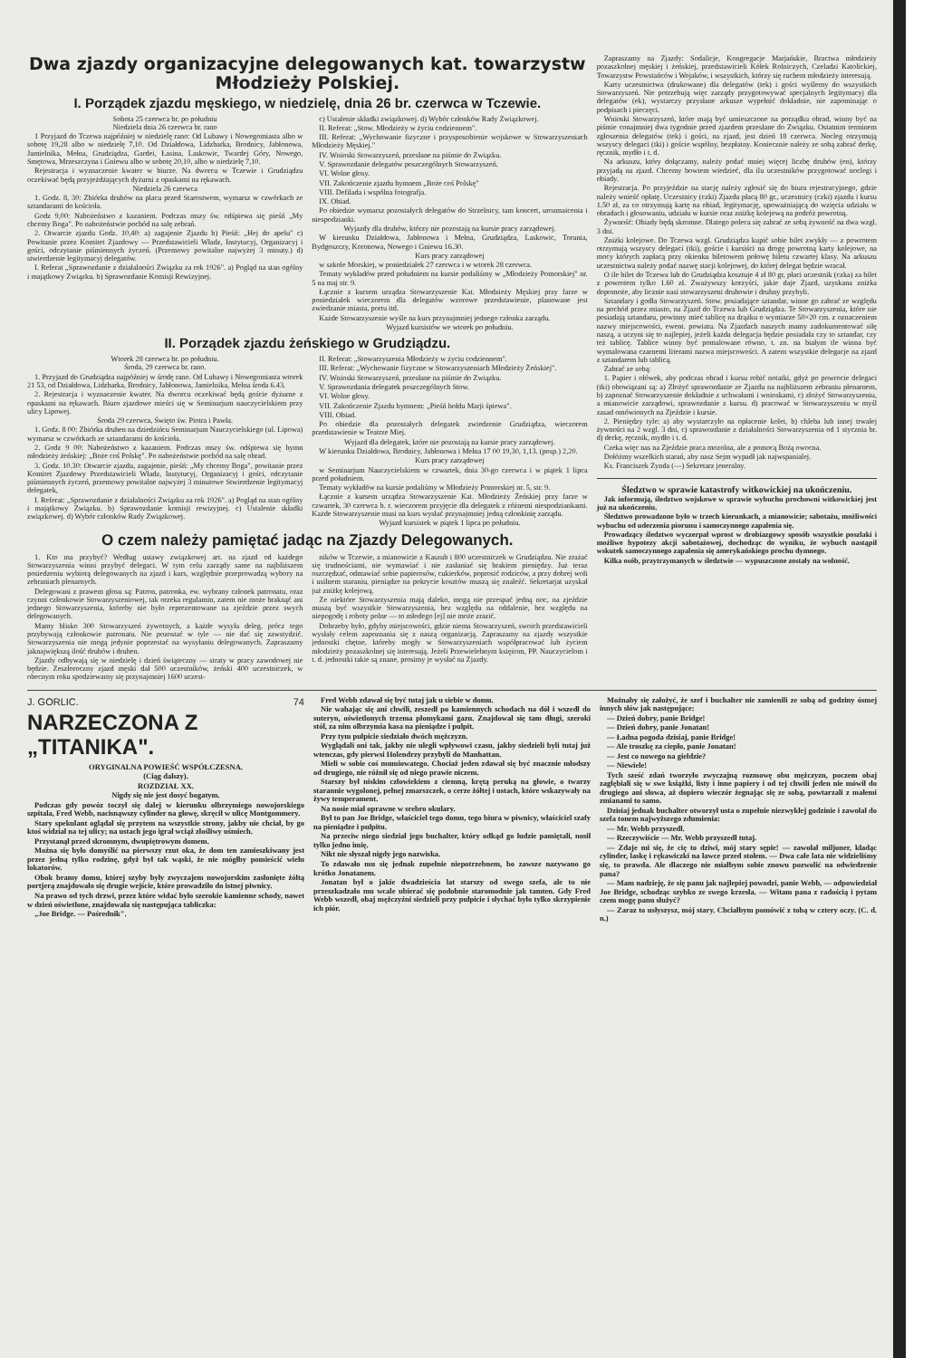Dwa zjazdy organizacyjne delegowanych kat. towarzystw Młodzieży Polskiej.
I. Porządek zjazdu męskiego, w niedzielę, dnia 26 br. czerwca w Tczewie.
Sobota 25 czerwca br. po południu
Niedziela dnia 26 czerwca br. rano
1 Przyjazd do Tczewa najpóźniej w niedzielę rano: Od Lubawy i Nowegomiasta albo w sobotę 19,28 albo w niedzielę 7,10. Od Działdowa, Lidzbarka, Brodnicy, Jabłonowa, Jamielnika, Mełna, Grudziądza, Gardei, Łasina, Laskowic, Twardej Góry, Nowego, Smętowa, Mrzeszczyna i Gniewu albo w sobotę 20,10, albo w niedzielę 7,10.
Rejestracja i wyznaczenie kwater w biurze. Na dworcu w Tczewie i Grudziądzu oczekiwać będą przyjeżdżających dyżurni z opaskami na rękawach.
Niedziela 26 czerwca
1. Godz. 8, 30: Zbiórka druhów na placu przed Starostwem, wymarsz w czwórkach ze sztandarami do kościoła.
Godz 9,00: Nabożeństwo z kazaniem. Podczas mszy św. odśpiewa się pieśń „My chcemy Boga". Po nabożeństwie pochód na salę zebrań.
2. Otwarcie zjazdu Godz. 10,40: a) zagajenie Zjazdu b) Pieśń: „Hej do apelu" c) Powitanie przez Komitet Zjazdowy — Przedstawicieli Władz, Instytucyj, Organizacyj i gości, odczytanie piśmiennych życzeń. (Przemowy powitalne najwyżej 3 minuty.) d) stwierdzenie legitymacyj delegatów.
I. Referat „Sprawozdanie z działalności Związku za rok 1926". a) Pogląd na stan ogólny i majątkowy Związku. b) Sprawozdanie Komisji Rewizyjnej.
c) Ustalenie składki związkowej. d) Wybór członków Rady Związkowej.
II. Referat: „Stow. Młodzieży w życiu codziennem".
III. Referat: „Wychowanie fizyczne i przysposobienie wojskowe w Stowarzyszeniach Młodzieży Męskiej."
IV. Wnioski Stowarzyszeń, przesłane na piśmie do Związku.
V. Sprawozdanie delegatów poszczególnych Stowarzyszeń.
VI. Wolne głosy.
VII. Zakończenie zjazdu hymnem „Boże coś Polskę"
VIII. Defilada i wspólna fotografja.
IX. Obiad.
Po obiedzie wymarsz pozostałych delegatów do Strzelnicy, tam koncert, urozmaicenia i niespodzianki.
Wyjazdy dla druhów, którzy nie pozostają na kursie pracy zarządowej.
W kierunku Działdowa, Jabłonowa i Mełna, Grudziądza, Laskowic, Torunia, Bydgoszczy, Koronowa, Nowego i Gniewu 16.30.
Kurs pracy zarządowej
w szkole Morskiej, w poniedziałek 27 czerwca i w wtorek 28 czerwca.
Tematy wykładów przed południem na kursie podaliśmy w „Młodzieży Pomorskiej" nr. 5 na maj str. 9.
Łącznie z kursem urządza Stowarzyszenie Kat. Młodzieży Męskiej przy farze w poniedziałek wieczorem dla delegatów wzorowe przedstawienie, planowane jest zwiedzanie miasta, portu itd.
Każde Stowarzyszenie wyśle na kurs przynajmniej jednego członka zarządu.
Wyjazd kursistów we wtorek po południu.
II. Porządek zjazdu żeńskiego w Grudziądzu.
Wtorek 28 czerwca br. po południu.
Środa, 29 czerwca br. rano.
1. Przyjazd do Grudziądza najpóźniej w środę rano. Od Lubawy i Nowegomiasta wtorek 21 53, od Działdowa, Lidzbarka, Brodnicy, Jabłonowa, Jamielnika, Mełna środa 6.43.
2. Rejestracja i wyznaczenie kwater. Na dworcu oczekiwać będą goście dyżurne z opaskami na rękawach. Biuro zjazdowe mieści się w Seminarjum nauczycielskiem przy ulicy Lipowej.
Środa 29 czerwca, Święto św. Piotra i Pawła.
1. Godz. 8 00: Zbiórka druhen na dziedzińcu Seminarjum Nauczycielskiego (ul. Lipowa) wymarsz w czwórkach ze sztandarami do kościoła.
2. Godz 9 00: Nabożeństwo z kazaniem. Podczas mszy św. odśpiewa się hymn młodzieży żeńskiej: „Boże coś Polskę". Po nabożeństwie pochód na salę obrad.
3. Godz. 10.30: Otwarcie zjazdu, zagajenie, pieśń: „My chcemy Boga", powitanie przez Komitet Zjazdowy Przedstawicieli Władz, Instytucyj, Organizacyj i gości, odczytanie piśmiennych życzeń, przemowy powitalne najwyżej 3 minutowe Stwierdzenie legitymacyj delegatek,
I. Referat: „Sprawozdanie z działalności Związku za rok 1926". a) Pogląd na stan ogólny i majątkowy Związku. b) Sprawozdanie komisji rewizyjnej. c) Ustalenie składki związkowej. d) Wybór członków Rady Związkowej.
II. Referat: „Stowarzyszenia Młodzieży w życiu codziennem".
III. Referat: „Wychowanie fizyczne w Stowarzyszeniach Młodzieży Żeńskiej".
IV. Wnioski Stowarzyszeń, przesłane na piśmie do Związku.
V. Sprawozdania delegatek poszczególnych Stow.
VI. Wolne głosy.
VII. Zakończenie Zjazdu hymnem: „Pieśń hołdu Marji śpiewa".
VIII. Obiad.
Po obiedzie dla pozostałych delegatek zwiedzenie Grudziądza, wieczorem przedstawienie w Teatrze Miej.
Wyjazd dla delegatek, które nie pozostają na kursie pracy zarządowej.
W kierunku Działdowa, Brodnicy, Jabłonowa i Mełna 17 00 19,30, 1,13. (posp.) 2,20.
Kurs pracy zarządowej
w Seminarjum Nauczycielskiem w czwartek, dnia 30-go czerwca i w piątek 1 lipca przed południem.
Tematy wykładów na kursie podaliśmy w Młodzieży Pomorskiej nr. 5, str. 9.
Łącznie z kursem urządza Stowarzyszenie Kat. Młodzieży Żeńskiej przy farze w czwartek, 30 czerwca b. r. wieczorem przyjęcie dla delegatek z różnemi niespodziankami. Każde Stowarzyszenie musi na kurs wysłać przynajmniej jedną członkinię zarządu.
Wyjazd kursistek w piątek 1 lipca po południu.
O czem należy pamiętać jadąc na Zjazdy Delegowanych.
1. Kto ma przybyć? Według ustawy związkowej art. na zjazd od każdego Stowarzyszenia winni przybyć delegaci. W tym celu zarządy same na najbliższem posiedzeniu wybiorą delegowanych na zjazd i kurs, względnie przeprowadzą wybory na zebraniach plenarnych.
Delegowani z prawem głosu są: Patron, patronka, ew. wybrany członek patronatu, oraz czynni członkowie Stowarzyszeniowej, tak orzeka regulamin, zatem nie może braknąć ani jednego Stowarzyszenia, któreby nie było reprezentowane na zjeździe przez swych delegowanych.
Mamy blisko 300 Stowarzyszeń żywotnych, a każde wysyła deleg. prócz tego przybywają członkowie patronatu. Nie pozostać w tyle — nie dać się zawstydzić. Stowarzyszenia nie mogą jedynie poprzestać na wysyłaniu delegowanych. Zapraszamy jaknajwiększą ilość druhów i druhen.
Zjazdy odbywają się w niedzielę i dzień świąteczny — straty w pracy zawodowej nie będzie. Zeszłoroczny zjazd męski dał 500 uczestników, żeński 400 uczestniczek, w obecnym roku spodziewamy się przynajmniej 1600 uczest-
ników w Tczewie, a mianowicie z Kaszub i 800 uczestniczek w Grudziądzu. Nie zrażać się trudnościami, nie wymawiać i nie zasłaniać się brakiem pieniędzy. Już teraz oszczędzać, odmawiać sobie papierosów, cukierków, poprosić rodziców, a przy dobrej woli i usilnem staraniu, pieniądze na pokrycie kosztów muszą się znaleźć. Sekretarjat uzyskał już zniżkę kolejową.
Ze niektóre Stowarzyszenia mają daleko, mogą nie przespać jedną noc, na zjeździe muszą być wszystkie Stowarzyszenia, bez względu na oddalenie, bez względu na niepogodę i roboty polne — to młodego [ej] nie może zrazić.
Dobrzeby było, gdyby miejscowości, gdzie niema Stowarzyszeń, swoich przedstawicieli wysłały celem zapoznania się z naszą organizacją. Zapraszamy na zjazdy wszystkie jednostki chętne, któreby mogły w Stowarzyszeniach współpracować lub życiem młodzieży pozaszkolnej się interesują. Jeżeli Przewielebnym księżom, PP. Nauczycielom i t. d. jednostki takie są znane, prosimy je wysłać na Zjazdy.
Zapraszamy na Zjazdy: Sodalicje, Kongregacje Marjańskie, Bractwa młodzieży pozaszkolnej męskiej i żeńskiej, przedstawicieli Kółek Rolniczych, Czeladzi Katolickiej, Towarzystw Powstańców i Wojaków, i wszystkich, którzy się ruchem młodzieży interesują.
Karty uczestnictwa (drukowane) dla delegatów (tek) i gości wyślemy do wszystkich Stowarzyszeń. Nie potrzebują więc zarządy przygotowywać specjalnych legitymacyj dla delegatów (ek), wystarczy przysłane arkusze wypełnić dokładnie, nie zapominając o podpisach i pieczęci.
Wnioski Stowarzyszeń, które mają być umieszczone na porządku obrad, winny być na piśmie conajmniej dwa tygodnie przed zjazdem przesłane do Związku. Ostatnim terminem zgłoszenia delegatów (tek) i gości, na zjazd, jest dzień 18 czerwca. Nocleg otrzymują wszyscy delegaci (tki) i goście wspólny, bezpłatny. Koniecznie należy ze sobą zabrać derkę, ręcznik, mydło i t. d.
Na arkuszu, który dołączamy, należy podać mniej więcej liczbę druhów (en), którzy przyjadą na zjazd. Chcemy bowiem wiedzieć, dla ilu uczestników przygotować noclegi i obiady.
Rejestracja. Po przyjeździe na stację należy zgłosić się do biura rejestracyjnego, gdzie należy wnieść opłatę. Uczestnicy (czki) Zjazdu płacą 80 gr., uczestnicy (czki) zjazdu i kursu 1.50 zł, za co otrzymują kartę na obiad, legitymację, upoważniającą do wzięcia udziału w obradach i głosowaniu, udziału w kursie oraz zniżkę kolejową na podróż powrotną.
Żywność: Obiady będą skromne. Dlatego poleca się zabrać ze sobą żywność na dwa wzgl. 3 dni.
Zniżki kolejowe. Do Tczewa wzgl. Grudziądza kupić sobie bilet zwykły — z powrotem otrzymują wszyscy delegaci (tki), goście i kursiści na drogę powrotną karty kolejowe, na mocy których zapłacą przy okienku biletowem połowę biletu czwartej klasy. Na arkuszu uczestnictwa należy podać nazwę stacji kolejowej, do której delegat będzie wracał.
O ile bilet do Tczewa lub do Grudziądza kosztuje 4 zł 80 gr, płaci uczestnik (czka) za bilet z powrotem tylko 1.60 zł. Zważywszy korzyści, jakie daje Zjazd, uzyskana zniżka dopomoże, aby licznie nasi stowarzyszeni druhowie i druhny przybyli.
Sztandary i godła Stowarzyszeń. Stow. posiadające sztandar, winne go zabrać ze względu na pochód przez miasto, na Zjazd do Tczewa lub Grudziądza. Te Stowarzyszenia, które nie posiadają sztandaru, powinny mieć tablicę na drążku o wymiarze 50×20 cm. z oznaczeniem nazwy miejscowości, ewent. powiatu. Na Zjazdach naszych mamy zadokumentować siłę naszą, a uczyni się to najlepiej, jeżeli każda delegacja będzie posiadała czy to sztandar, czy też tablicę. Tablice winny być pomalowane równo, t. zn. na białym tle winna być wymalowana czarnemi literami nazwa miejscowości. A zatem wszystkie delegacje na zjazd z sztandarem lub tablicą.
Zabrać ze sobą:
1. Papier i ołówek, aby podczas obrad i kursu robić notatki, gdyż po powrocie delegaci (tki) obowiązani są: a) Złożyć sprawozdanie ze Zjazdu na najbliższem zebraniu plenarnem, b) zapoznać Stowarzyszenie dokładnie z uchwałami i wnioskami, c) złożyć Stowarzyszeniu, a mianowicie zarządowi, sprawozdanie z kursu. d) pracować w Stowarzyszeniu w myśl zasad omówionych na Zjeździe i kursie.
2. Pieniędzy tyle: a) aby wystarczyło na opłacenie kolei, b) chleba lub innej trwałej żywności na 2 wzgl. 3 dni, c) sprawozdanie z działalności Stowarzyszenia od 1 stycznia br. d) derkę, ręcznik, mydło i t. d.
Czeka więc nas na Zjeździe praca mozolna, ale z pomocą Bożą owocna.
Dołóżmy wszelkich starań, aby nasz Sejm wypadł jak najwspanialej.
Ks. Franciszek Zynda (—) Sekretarz jeneralny.
Śledztwo w sprawie katastrofy witkowickiej na ukończeniu.
Jak informują, śledztwo wojskowe w sprawie wybuchu prochowni witkowickiej jest już na ukończeniu.
Śledztwo prowadzone było w trzech kierunkach, a mianowicie; sabotażu, możliwości wybuchu od uderzenia piorunu i samoczynnego zapalenia się.
Prowadzący śledztwo wyczerpał wprost w drobiazgowy sposób wszystkie poszlaki i możliwe hypotezy akcji sabotażowej, dochodząc do wyniku, że wybuch nastąpił wskutek samoczynnego zapalenia się amerykańskiego prochu dymnego.
Kilka osób, przytrzymanych w śledztwie — wypuszczone zostały na wolność.
J. GORLIC. 74
NARZECZONA Z „TITANIKA".
ORYGINALNA POWIEŚĆ WSPÓŁCZESNA.
(Ciąg dalszy).
ROZDZIAŁ XX.
Nigdy się nie jest dosyć bogatym.
Podczas gdy powóz toczył się dalej w kierunku olbrzymiego nowojorskiego szpitala, Fred Webb, nacisnąwszy cylinder na głowę, skręcił w ulicę Montgommery.
Stary spekulant oglądał się przytem na wszystkie strony, jakby nie chciał, by go ktoś widział na tej ulicy; na ustach jego igrał wciąż złośliwy uśmiech.
Przystanął przed skromnym, dwupiętrowym domem.
Można się było domyślić na pierwszy rzut oka, że dom ten zamieszkiwany jest przez jedną tylko rodzinę, gdyż był tak wąski, że nie mógłby pomieścić wielu lokatorów.
Obok bramy domu, której szyby były zwyczajem nowojorskim zasłonięte żółtą portjerą znajdowało się drugie wejście, które prowadziło do istnej piwnicy.
Na prawo od tych drzwi, przez które widać było szerokie kamienne schody, nawet w dzień oświetlone, znajdowała się następująca tabliczka:
„Joe Bridge. — Pośrednik".
Fred Webb zdawał się być tutaj jak u siebie w domu.
Nie wahając się ani chwili, zeszedł po kamiennych schodach na dół i wszedł do suteryn, oświetlonych trzema płomykami gazu. Znajdował się tam długi, szeroki stół, za nim olbrzymia kasa na pieniądze i pulpit.
Przy tym pulpicie siedziało dwóch mężczyzn.
Wyglądali oni tak, jakby nie ulegli wpływowi czasu, jakby siedzieli byli tutaj już wtenczas, gdy pierwsi Holendrzy przybyli do Manhattan.
Mieli w sobie coś mumiowatego. Chociaż jeden zdawał się być znacznie młodszy od drugiego, nie różnił się od niego prawie niczem.
Starszy był niskim człowiekiem z ciemną, krętą peruką na głowie, o twarzy starannie wygolonej, pełnej zmarszczek, o cerze żółtej i ustach, które wskazywały na żywy temperament.
Na nosie miał oprawne w srebro okulary.
Był to pan Joe Bridge, właściciel tego domu, tego biura w piwnicy, właściciel szafy na pieniądze i pulpitu.
Na przeciw niego siedział jego buchalter, który odkąd go ludzie pamiętali, nosił tylko jedno imię.
Nikt nie słyszał nigdy jego nazwiska.
To zdawało mu się jednak zupełnie niepotrzebnem, bo zawsze nazywano go krótko Jonatanem.
Jonatan był o jakie dwadzieścia lat starszy od swego szefa, ale to nie przeszkadzało mu wcale ubierać się podobnie staromodnie jak tamten. Gdy Fred Webb wszedł, obaj mężczyźni siedzieli przy pulpicie i słychać było tylko skrzypienie ich piór.
Możnaby się założyć, że szef i buchalter nie zamienili ze sobą od godziny ósmej innych słów jak następujące:
— Dzień dobry, panie Bridge!
— Dzień dobry, panie Jonatan!
— Ładna pogoda dzisiaj, panie Bridge!
— Ale troszkę za ciepło, panie Jonatan!
— Jest co nowego na giełdzie?
— Niewiele!
Tych sześć zdań tworzyło zwyczajną rozmowę obu mężczyzn, poczem obaj zagłębiali się w swe książki, listy i inne papiery i od tej chwili jeden nie mówił do drugiego ani słowa, aż dopiero wieczór żegnając się ze sobą, powtarzali z małemi zmianami to samo.
Dzisiaj jednak buchalter otworzył usta o zupełnie niezwykłej godzinie i zawołał do szefa tonem najwyższego zdumienia:
— Mr. Webb przyszedł.
— Rzeczywiście — Mr. Webb przyszedł tutaj.
— Zdaje mi się, że cię to dziwi, mój stary sępie! — zawołał miljoner, kładąc cylinder, laskę i rękawiczki na ławce przed stołem. — Dwa całe lata nie widzieliśmy się, to prawda. Ale dlaczego nie miałbym sobie znowu pozwolić na odwiedzenie pana?
— Mam nadzieję, że się panu jak najlepiej powodzi, panie Webb, — odpowiedział Joe Bridge, schodząc szybko ze swego krzesła. — Witam pana z radością i pytam czem mogę panu służyć?
— Zaraz to usłyszysz, mój stary. Chciałbym pomówić z tobą w cztery oczy. (C. d. n.)